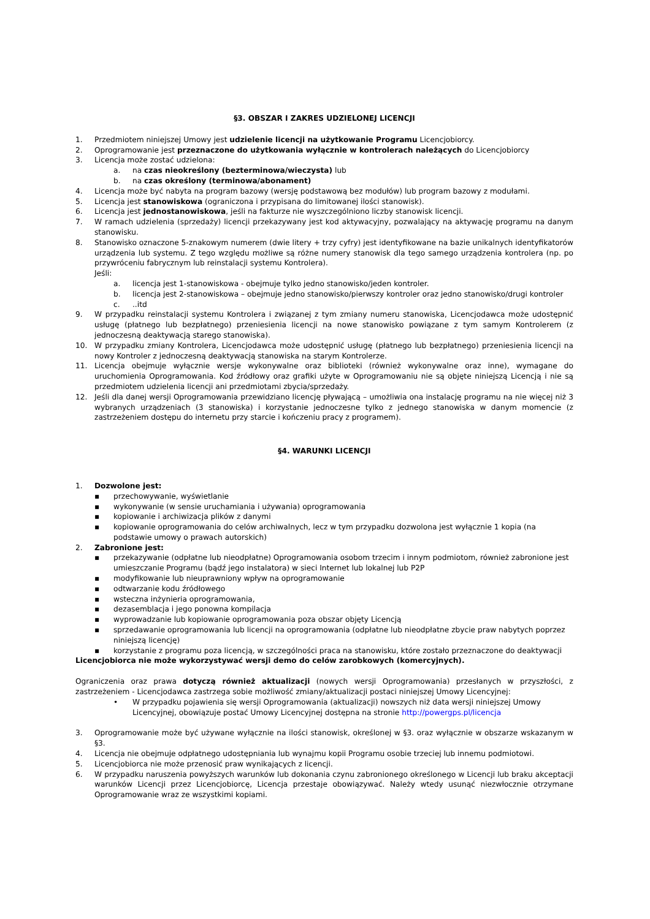§3. OBSZAR I ZAKRES UDZIELONEJ LICENCJI
1. Przedmiotem niniejszej Umowy jest udzielenie licencji na użytkowanie Programu Licencjobiorcy.
2. Oprogramowanie jest przeznaczone do użytkowania wyłącznie w kontrolerach należących do Licencjobiorcy
3. Licencja może zostać udzielona:
a. na czas nieokreślony (bezterminowa/wieczysta) lub
b. na czas określony (terminowa/abonament)
4. Licencja może być nabyta na program bazowy (wersję podstawową bez modułów) lub program bazowy z modułami.
5. Licencja jest stanowiskowa (ograniczona i przypisana do limitowanej ilości stanowisk).
6. Licencja jest jednostanowiskowa, jeśli na fakturze nie wyszczególniono liczby stanowisk licencji.
7. W ramach udzielenia (sprzedaży) licencji przekazywany jest kod aktywacyjny, pozwalający na aktywację programu na danym stanowisku.
8. Stanowisko oznaczone 5-znakowym numerem (dwie litery + trzy cyfry) jest identyfikowane na bazie unikalnych identyfikatorów urządzenia lub systemu. Z tego względu możliwe są różne numery stanowisk dla tego samego urządzenia kontrolera (np. po przywróceniu fabrycznym lub reinstalacji systemu Kontrolera).
Jeśli:
a. licencja jest 1-stanowiskowa - obejmuje tylko jedno stanowisko/jeden kontroler.
b. licencja jest 2-stanowiskowa – obejmuje jedno stanowisko/pierwszy kontroler oraz jedno stanowisko/drugi kontroler
c...itd
9. W przypadku reinstalacji systemu Kontrolera i związanej z tym zmiany numeru stanowiska, Licencjodawca może udostępnić usługę (płatnego lub bezpłatnego) przeniesienia licencji na nowe stanowisko powiązane z tym samym Kontrolerem (z jednoczesną deaktywacją starego stanowiska).
10. W przypadku zmiany Kontrolera, Licencjodawca może udostępnić usługę (płatnego lub bezpłatnego) przeniesienia licencji na nowy Kontroler z jednoczesną deaktywacją stanowiska na starym Kontrolerze.
11. Licencja obejmuje wyłącznie wersje wykonywalne oraz biblioteki (również wykonywalne oraz inne), wymagane do uruchomienia Oprogramowania. Kod źródłowy oraz grafiki użyte w Oprogramowaniu nie są objęte niniejszą Licencją i nie są przedmiotem udzielenia licencji ani przedmiotami zbycia/sprzedaży.
12. Jeśli dla danej wersji Oprogramowania przewidziano licencję pływającą – umożliwia ona instalację programu na nie więcej niż 3 wybranych urządzeniach (3 stanowiska) i korzystanie jednoczesne tylko z jednego stanowiska w danym momencie (z zastrzeżeniem dostępu do internetu przy starcie i kończeniu pracy z programem).
§4. WARUNKI LICENCJI
1. Dozwolone jest:
▪ przechowywanie, wyświetlanie
▪ wykonywanie (w sensie uruchamiania i używania) oprogramowania
▪ kopiowanie i archiwizacja plików z danymi
▪ kopiowanie oprogramowania do celów archiwalnych, lecz w tym przypadku dozwolona jest wyłącznie 1 kopia (na podstawie umowy o prawach autorskich)
2. Zabronione jest:
▪ przekazywanie (odpłatne lub nieodpłatne) Oprogramowania osobom trzecim i innym podmiotom, również zabronione jest umieszczanie Programu (bądź jego instalatora) w sieci Internet lub lokalnej lub P2P
▪ modyfikowanie lub nieuprawniony wpływ na oprogramowanie
▪ odtwarzanie kodu źródłowego
▪ wsteczna inżynieria oprogramowania,
▪ dezasemblacja i jego ponowna kompilacja
▪ wyprowadzanie lub kopiowanie oprogramowania poza obszar objęty Licencją
▪ sprzedawanie oprogramowania lub licencji na oprogramowania (odpłatne lub nieodpłatne zbycie praw nabytych poprzez niniejszą licencję)
▪ korzystanie z programu poza licencją, w szczególności praca na stanowisku, które zostało przeznaczone do deaktywacji
Licencjobiorca nie może wykorzystywać wersji demo do celów zarobkowych (komercyjnych).
Ograniczenia oraz prawa dotyczą również aktualizacji (nowych wersji Oprogramowania) przesłanych w przyszłości, z zastrzeżeniem - Licencjodawca zastrzega sobie możliwość zmiany/aktualizacji postaci niniejszej Umowy Licencyjnej:
• W przypadku pojawienia się wersji Oprogramowania (aktualizacji) nowszych niż data wersji niniejszej Umowy Licencyjnej, obowiązuje postać Umowy Licencyjnej dostępna na stronie http://powergps.pl/licencja
3. Oprogramowanie może być używane wyłącznie na ilości stanowisk, określonej w §3. oraz wyłącznie w obszarze wskazanym w §3.
4. Licencja nie obejmuje odpłatnego udostępniania lub wynajmu kopii Programu osobie trzeciej lub innemu podmiotowi.
5. Licencjobiorca nie może przenosić praw wynikających z licencji.
6. W przypadku naruszenia powyższych warunków lub dokonania czynu zabronionego określonego w Licencji lub braku akceptacji warunków Licencji przez Licencjobiorcę, Licencja przestaje obowiązywać. Należy wtedy usunąć niezwłocznie otrzymane Oprogramowanie wraz ze wszystkimi kopiami.